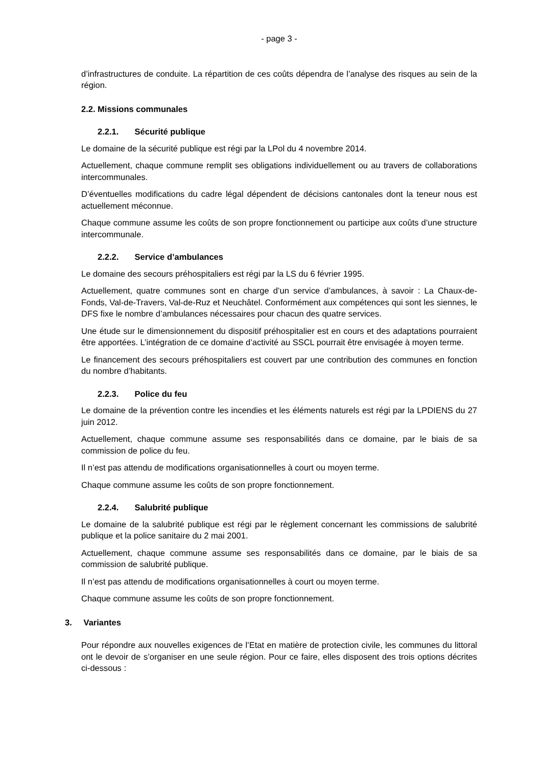- page 3 -
d’infrastructures de conduite. La répartition de ces coûts dépendra de l’analyse des risques au sein de la région.
2.2. Missions communales
2.2.1. Sécurité publique
Le domaine de la sécurité publique est régi par la LPol du 4 novembre 2014.
Actuellement, chaque commune remplit ses obligations individuellement ou au travers de collaborations intercommunales.
D’éventuelles modifications du cadre légal dépendent de décisions cantonales dont la teneur nous est actuellement méconnue.
Chaque commune assume les coûts de son propre fonctionnement ou participe aux coûts d’une structure intercommunale.
2.2.2. Service d’ambulances
Le domaine des secours préhospitaliers est régi par la LS du 6 février 1995.
Actuellement, quatre communes sont en charge d’un service d’ambulances, à savoir : La Chaux-de-Fonds, Val-de-Travers, Val-de-Ruz et Neuchâtel. Conformément aux compétences qui sont les siennes, le DFS fixe le nombre d’ambulances nécessaires pour chacun des quatre services.
Une étude sur le dimensionnement du dispositif préhospitalier est en cours et des adaptations pourraient être apportées. L’intégration de ce domaine d’activité au SSCL pourrait être envisagée à moyen terme.
Le financement des secours préhospitaliers est couvert par une contribution des communes en fonction du nombre d’habitants.
2.2.3. Police du feu
Le domaine de la prévention contre les incendies et les éléments naturels est régi par la LPDIENS du 27 juin 2012.
Actuellement, chaque commune assume ses responsabilités dans ce domaine, par le biais de sa commission de police du feu.
Il n’est pas attendu de modifications organisationnelles à court ou moyen terme.
Chaque commune assume les coûts de son propre fonctionnement.
2.2.4. Salubrité publique
Le domaine de la salubrité publique est régi par le règlement concernant les commissions de salubrité publique et la police sanitaire du 2 mai 2001.
Actuellement, chaque commune assume ses responsabilités dans ce domaine, par le biais de sa commission de salubrité publique.
Il n’est pas attendu de modifications organisationnelles à court ou moyen terme.
Chaque commune assume les coûts de son propre fonctionnement.
3. Variantes
Pour répondre aux nouvelles exigences de l’Etat en matière de protection civile, les communes du littoral ont le devoir de s’organiser en une seule région. Pour ce faire, elles disposent des trois options décrites ci-dessous :